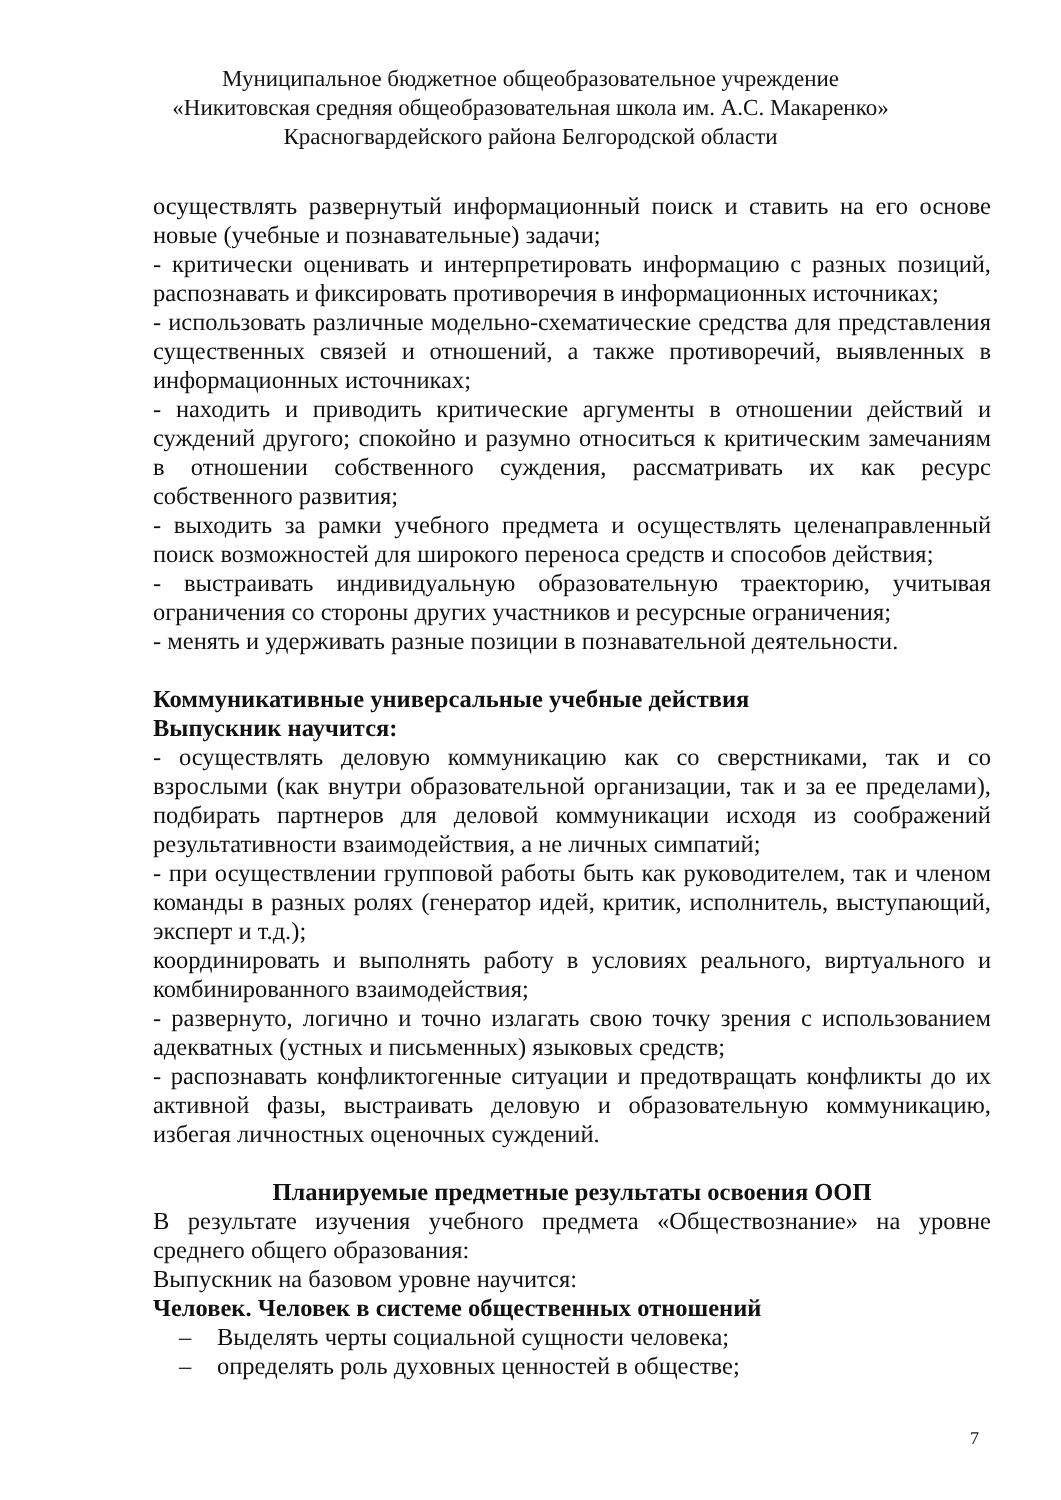Муниципальное бюджетное общеобразовательное учреждение
«Никитовская средняя общеобразовательная школа им. А.С. Макаренко»
Красногвардейского района Белгородской области
осуществлять развернутый информационный поиск и ставить на его основе новые (учебные и познавательные) задачи;
- критически оценивать и интерпретировать информацию с разных позиций, распознавать и фиксировать противоречия в информационных источниках;
- использовать различные модельно-схематические средства для представления существенных связей и отношений, а также противоречий, выявленных в информационных источниках;
- находить и приводить критические аргументы в отношении действий и суждений другого; спокойно и разумно относиться к критическим замечаниям в отношении собственного суждения, рассматривать их как ресурс собственного развития;
- выходить за рамки учебного предмета и осуществлять целенаправленный поиск возможностей для широкого переноса средств и способов действия;
- выстраивать индивидуальную образовательную траекторию, учитывая ограничения со стороны других участников и ресурсные ограничения;
- менять и удерживать разные позиции в познавательной деятельности.
Коммуникативные универсальные учебные действия
Выпускник научится:
- осуществлять деловую коммуникацию как со сверстниками, так и со взрослыми (как внутри образовательной организации, так и за ее пределами), подбирать партнеров для деловой коммуникации исходя из соображений результативности взаимодействия, а не личных симпатий;
- при осуществлении групповой работы быть как руководителем, так и членом команды в разных ролях (генератор идей, критик, исполнитель, выступающий, эксперт и т.д.);
координировать и выполнять работу в условиях реального, виртуального и комбинированного взаимодействия;
- развернуто, логично и точно излагать свою точку зрения с использованием адекватных (устных и письменных) языковых средств;
- распознавать конфликтогенные ситуации и предотвращать конфликты до их активной фазы, выстраивать деловую и образовательную коммуникацию, избегая личностных оценочных суждений.
Планируемые предметные результаты освоения ООП
В результате изучения учебного предмета «Обществознание» на уровне среднего общего образования:
Выпускник на базовом уровне научится:
Человек. Человек в системе общественных отношений
– Выделять черты социальной сущности человека;
– определять роль духовных ценностей в обществе;
7